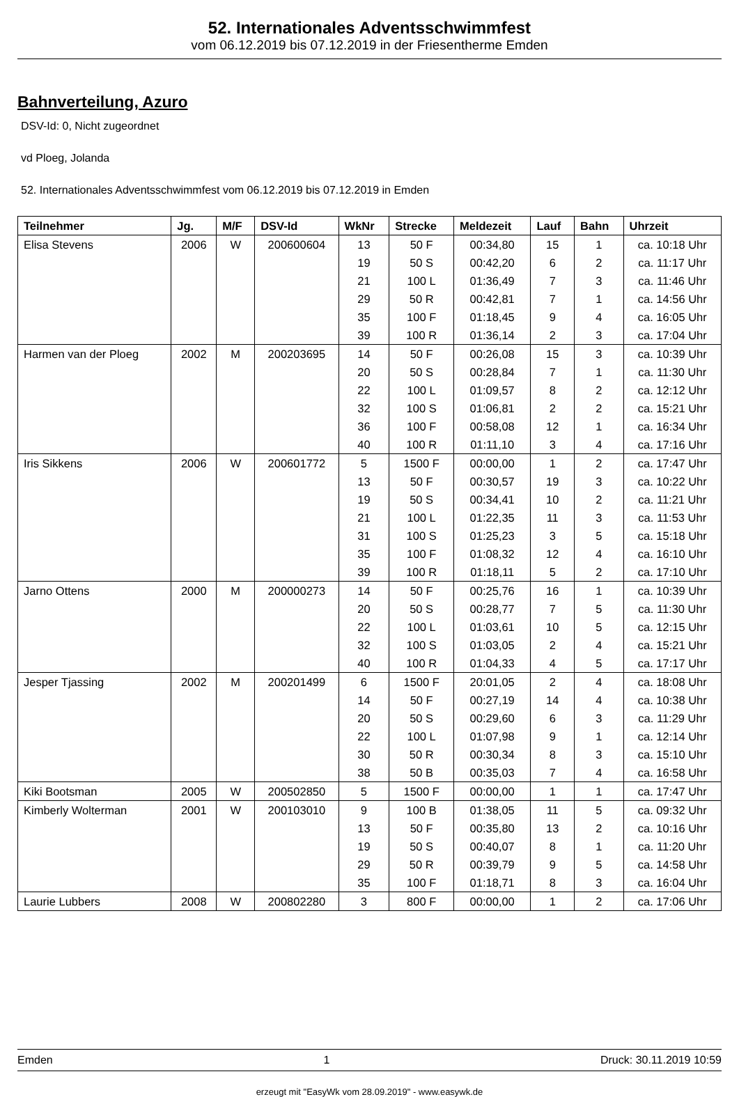52. Internationales Adventsschwimmfest
vom 06.12.2019 bis 07.12.2019 in der Friesentherme Emden
Bahnverteilung, Azuro
DSV-Id: 0, Nicht zugeordnet
vd Ploeg, Jolanda
52. Internationales Adventsschwimmfest vom 06.12.2019 bis 07.12.2019 in Emden
| Teilnehmer | Jg. | M/F | DSV-Id | WkNr | Strecke | Meldezeit | Lauf | Bahn | Uhrzeit |
| --- | --- | --- | --- | --- | --- | --- | --- | --- | --- |
| Elisa Stevens | 2006 | W | 200600604 | 13 | 50 F | 00:34,80 | 15 | 1 | ca. 10:18 Uhr |
| | | | | 19 | 50 S | 00:42,20 | 6 | 2 | ca. 11:17 Uhr |
| | | | | 21 | 100 L | 01:36,49 | 7 | 3 | ca. 11:46 Uhr |
| | | | | 29 | 50 R | 00:42,81 | 7 | 1 | ca. 14:56 Uhr |
| | | | | 35 | 100 F | 01:18,45 | 9 | 4 | ca. 16:05 Uhr |
| | | | | 39 | 100 R | 01:36,14 | 2 | 3 | ca. 17:04 Uhr |
| Harmen van der Ploeg | 2002 | M | 200203695 | 14 | 50 F | 00:26,08 | 15 | 3 | ca. 10:39 Uhr |
| | | | | 20 | 50 S | 00:28,84 | 7 | 1 | ca. 11:30 Uhr |
| | | | | 22 | 100 L | 01:09,57 | 8 | 2 | ca. 12:12 Uhr |
| | | | | 32 | 100 S | 01:06,81 | 2 | 2 | ca. 15:21 Uhr |
| | | | | 36 | 100 F | 00:58,08 | 12 | 1 | ca. 16:34 Uhr |
| | | | | 40 | 100 R | 01:11,10 | 3 | 4 | ca. 17:16 Uhr |
| Iris Sikkens | 2006 | W | 200601772 | 5 | 1500 F | 00:00,00 | 1 | 2 | ca. 17:47 Uhr |
| | | | | 13 | 50 F | 00:30,57 | 19 | 3 | ca. 10:22 Uhr |
| | | | | 19 | 50 S | 00:34,41 | 10 | 2 | ca. 11:21 Uhr |
| | | | | 21 | 100 L | 01:22,35 | 11 | 3 | ca. 11:53 Uhr |
| | | | | 31 | 100 S | 01:25,23 | 3 | 5 | ca. 15:18 Uhr |
| | | | | 35 | 100 F | 01:08,32 | 12 | 4 | ca. 16:10 Uhr |
| | | | | 39 | 100 R | 01:18,11 | 5 | 2 | ca. 17:10 Uhr |
| Jarno Ottens | 2000 | M | 200000273 | 14 | 50 F | 00:25,76 | 16 | 1 | ca. 10:39 Uhr |
| | | | | 20 | 50 S | 00:28,77 | 7 | 5 | ca. 11:30 Uhr |
| | | | | 22 | 100 L | 01:03,61 | 10 | 5 | ca. 12:15 Uhr |
| | | | | 32 | 100 S | 01:03,05 | 2 | 4 | ca. 15:21 Uhr |
| | | | | 40 | 100 R | 01:04,33 | 4 | 5 | ca. 17:17 Uhr |
| Jesper Tjassing | 2002 | M | 200201499 | 6 | 1500 F | 20:01,05 | 2 | 4 | ca. 18:08 Uhr |
| | | | | 14 | 50 F | 00:27,19 | 14 | 4 | ca. 10:38 Uhr |
| | | | | 20 | 50 S | 00:29,60 | 6 | 3 | ca. 11:29 Uhr |
| | | | | 22 | 100 L | 01:07,98 | 9 | 1 | ca. 12:14 Uhr |
| | | | | 30 | 50 R | 00:30,34 | 8 | 3 | ca. 15:10 Uhr |
| | | | | 38 | 50 B | 00:35,03 | 7 | 4 | ca. 16:58 Uhr |
| Kiki Bootsman | 2005 | W | 200502850 | 5 | 1500 F | 00:00,00 | 1 | 1 | ca. 17:47 Uhr |
| Kimberly Wolterman | 2001 | W | 200103010 | 9 | 100 B | 01:38,05 | 11 | 5 | ca. 09:32 Uhr |
| | | | | 13 | 50 F | 00:35,80 | 13 | 2 | ca. 10:16 Uhr |
| | | | | 19 | 50 S | 00:40,07 | 8 | 1 | ca. 11:20 Uhr |
| | | | | 29 | 50 R | 00:39,79 | 9 | 5 | ca. 14:58 Uhr |
| | | | | 35 | 100 F | 01:18,71 | 8 | 3 | ca. 16:04 Uhr |
| Laurie Lubbers | 2008 | W | 200802280 | 3 | 800 F | 00:00,00 | 1 | 2 | ca. 17:06 Uhr |
Emden 1 Druck: 30.11.2019 10:59
erzeugt mit "EasyWk vom 28.09.2019" - www.easywk.de